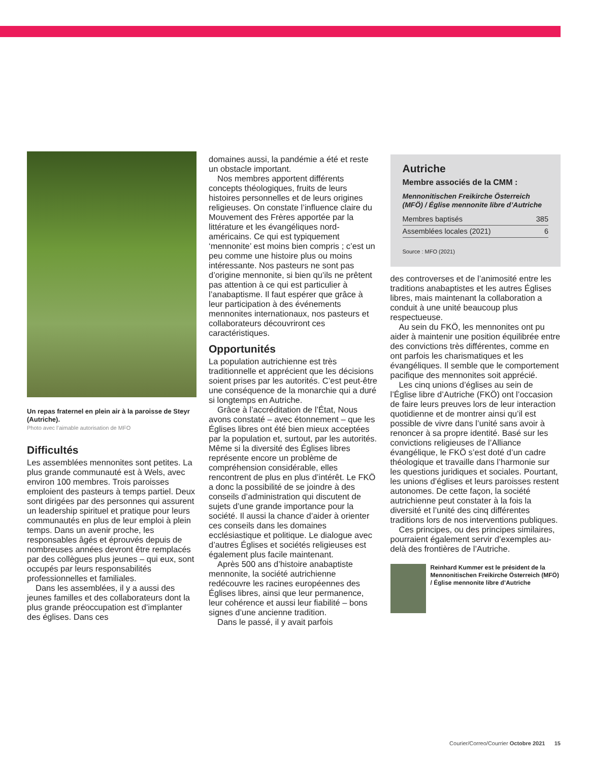Un repas fraternel en plein air à la paroisse de Steyr (Autriche).
Photo avec l’aimable autorisation de MFO
Difficultés
Les assemblées mennonites sont petites. La plus grande communauté est à Wels, avec environ 100 membres. Trois paroisses emploient des pasteurs à temps partiel. Deux sont dirigées par des personnes qui assurent un leadership spirituel et pratique pour leurs communautés en plus de leur emploi à plein temps. Dans un avenir proche, les responsables âgés et éprouvés depuis de nombreuses années devront être remplacés par des collègues plus jeunes – qui eux, sont occupés par leurs responsabilités professionnelles et familiales.
Dans les assemblées, il y a aussi des jeunes familles et des collaborateurs dont la plus grande préoccupation est d’implanter des églises. Dans ces
domaines aussi, la pandémie a été et reste un obstacle important.
Nos membres apportent différents concepts théologiques, fruits de leurs histoires personnelles et de leurs origines religieuses. On constate l’influence claire du Mouvement des Frères apportée par la littérature et les évangéliques nord-américains. Ce qui est typiquement ‘mennonite’ est moins bien compris ; c’est un peu comme une histoire plus ou moins intéressante. Nos pasteurs ne sont pas d’origine mennonite, si bien qu’ils ne prêtent pas attention à ce qui est particulier à l’anabaptisme. Il faut espérer que grâce à leur participation à des événements mennonites internationaux, nos pasteurs et collaborateurs découvriront ces caractéristiques.
Opportunités
La population autrichienne est très traditionnelle et apprécient que les décisions soient prises par les autorités. C’est peut-être une conséquence de la monarchie qui a duré si longtemps en Autriche.
Grâce à l’accréditation de l’État, Nous avons constaté – avec étonnement – que les Églises libres ont été bien mieux acceptées par la population et, surtout, par les autorités. Même si la diversité des Églises libres représente encore un problème de compréhension considérable, elles rencontrent de plus en plus d’intérêt. Le FKÖ a donc la possibilité de se joindre à des conseils d’administration qui discutent de sujets d’une grande importance pour la société. Il aussi la chance d’aider à orienter ces conseils dans les domaines ecclésiastique et politique. Le dialogue avec d’autres Églises et sociétés religieuses est également plus facile maintenant.
Après 500 ans d’histoire anabaptiste mennonite, la société autrichienne redécouvre les racines européennes des Églises libres, ainsi que leur permanence, leur cohérence et aussi leur fiabilité – bons signes d’une ancienne tradition.
Dans le passé, il y avait parfois
Autriche
Membre associés de la CMM :
Mennonitischen Freikirche Österreich (MFÖ) / Église mennonite libre d’Autriche
| Membres baptisés | 385 |
| Assemblées locales (2021) | 6 |
Source : MFO (2021)
des controverses et de l’animosité entre les traditions anabaptistes et les autres Églises libres, mais maintenant la collaboration a conduit à une unité beaucoup plus respectueuse.
Au sein du FKÖ, les mennonites ont pu aider à maintenir une position équilibrée entre des convictions très différentes, comme en ont parfois les charismatiques et les évangéliques. Il semble que le comportement pacifique des mennonites soit apprécié.
Les cinq unions d’églises au sein de l’Église libre d’Autriche (FKÖ) ont l’occasion de faire leurs preuves lors de leur interaction quotidienne et de montrer ainsi qu’il est possible de vivre dans l’unité sans avoir à renoncer à sa propre identité. Basé sur les convictions religieuses de l’Alliance évangélique, le FKÖ s’est doté d’un cadre théologique et travaille dans l’harmonie sur les questions juridiques et sociales. Pourtant, les unions d’églises et leurs paroisses restent autonomes. De cette façon, la société autrichienne peut constater à la fois la diversité et l’unité des cinq différentes traditions lors de nos interventions publiques.
Ces principes, ou des principes similaires, pourraient également servir d’exemples au-delà des frontières de l’Autriche.
Reinhard Kummer est le président de la Mennonitischen Freikirche Österreich (MFÖ) / Église mennonite libre d’Autriche
Courier/Correo/Courrier Octobre 2021 15